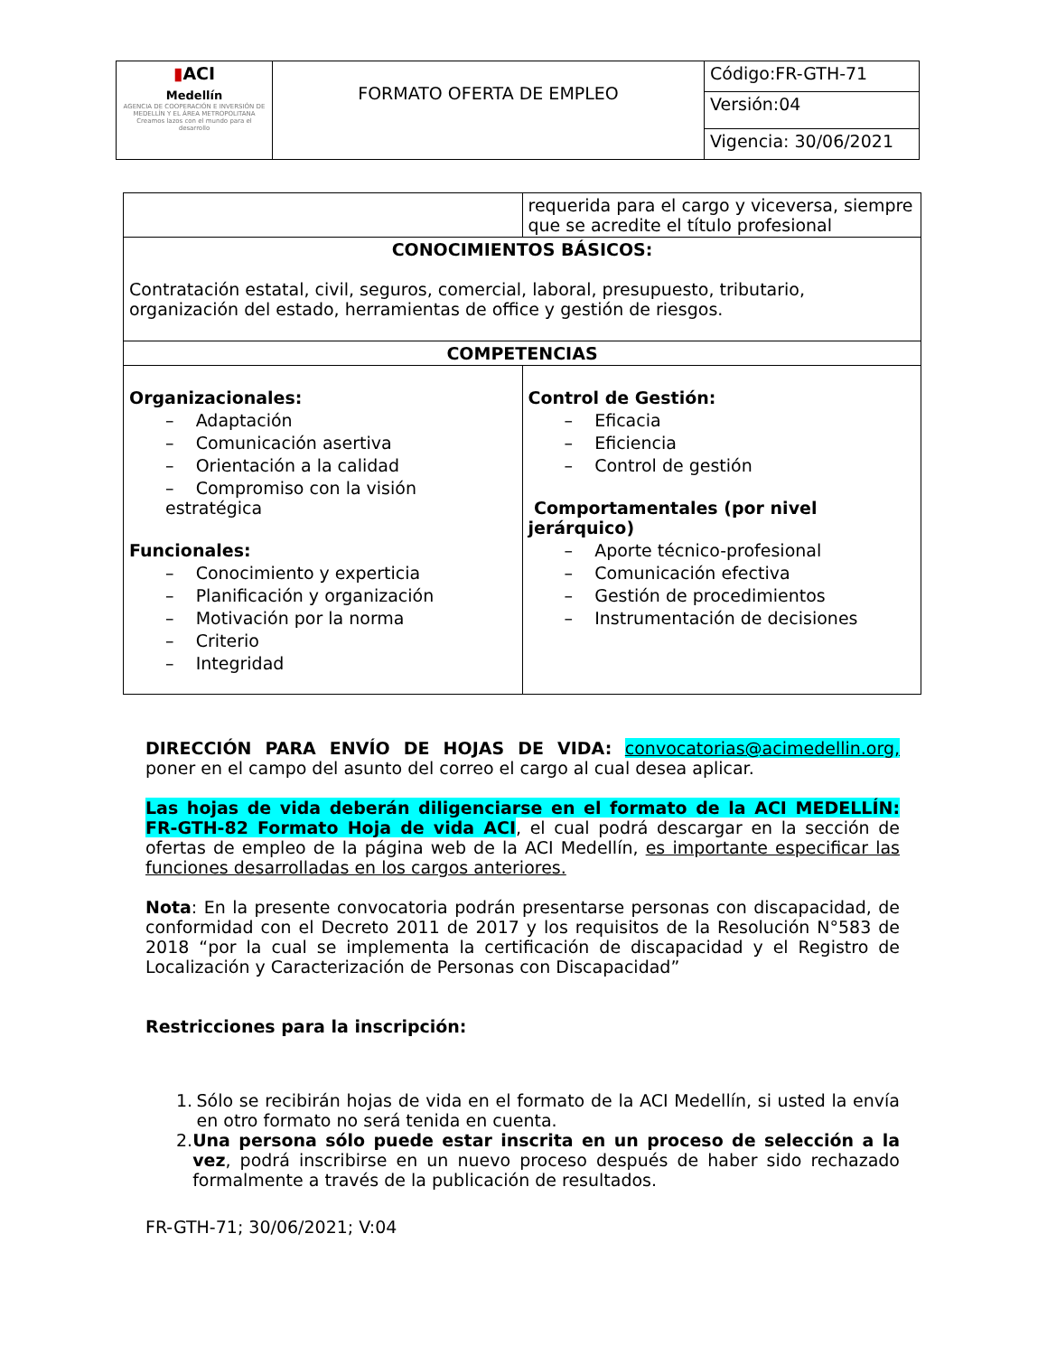| ▮ ACI Medellín AGENCIA DE COOPERACIÓN E INVERSIÓN DE MEDELLÍN Y EL ÁREA METROPOLITANA Creamos lazos con el mundo para el desarrollo | FORMATO OFERTA DE EMPLEO | Código:FR-GTH-71 |
| | | Versión:04 |
| | | Vigencia: 30/06/2021 |
| | requerida para el cargo y viceversa, siempre que se acredite el título profesional |
| CONOCIMIENTOS BÁSICOS: Contratación estatal, civil, seguros, comercial, laboral, presupuesto, tributario, organización del estado, herramientas de office y gestión de riesgos. | |
| COMPETENCIAS | |
| Organizacionales: – Adaptación – Comunicación asertiva – Orientación a la calidad – Compromiso con la visión estratégica Funcionales: – Conocimiento y experticia – Planificación y organización – Motivación por la norma – Criterio – Integridad | Control de Gestión: – Eficacia – Eficiencia – Control de gestión Comportamentales (por nivel jerárquico) – Aporte técnico-profesional – Comunicación efectiva – Gestión de procedimientos – Instrumentación de decisiones |
DIRECCIÓN PARA ENVÍO DE HOJAS DE VIDA: convocatorias@acimedellin.org, poner en el campo del asunto del correo el cargo al cual desea aplicar.
Las hojas de vida deberán diligenciarse en el formato de la ACI MEDELLÍN: FR-GTH-82 Formato Hoja de vida ACI, el cual podrá descargar en la sección de ofertas de empleo de la página web de la ACI Medellín, es importante especificar las funciones desarrolladas en los cargos anteriores.
Nota: En la presente convocatoria podrán presentarse personas con discapacidad, de conformidad con el Decreto 2011 de 2017 y los requisitos de la Resolución N°583 de 2018 “por la cual se implementa la certificación de discapacidad y el Registro de Localización y Caracterización de Personas con Discapacidad”
Restricciones para la inscripción:
1. Sólo se recibirán hojas de vida en el formato de la ACI Medellín, si usted la envía en otro formato no será tenida en cuenta.
2. Una persona sólo puede estar inscrita en un proceso de selección a la vez, podrá inscribirse en un nuevo proceso después de haber sido rechazado formalmente a través de la publicación de resultados.
FR-GTH-71; 30/06/2021; V:04